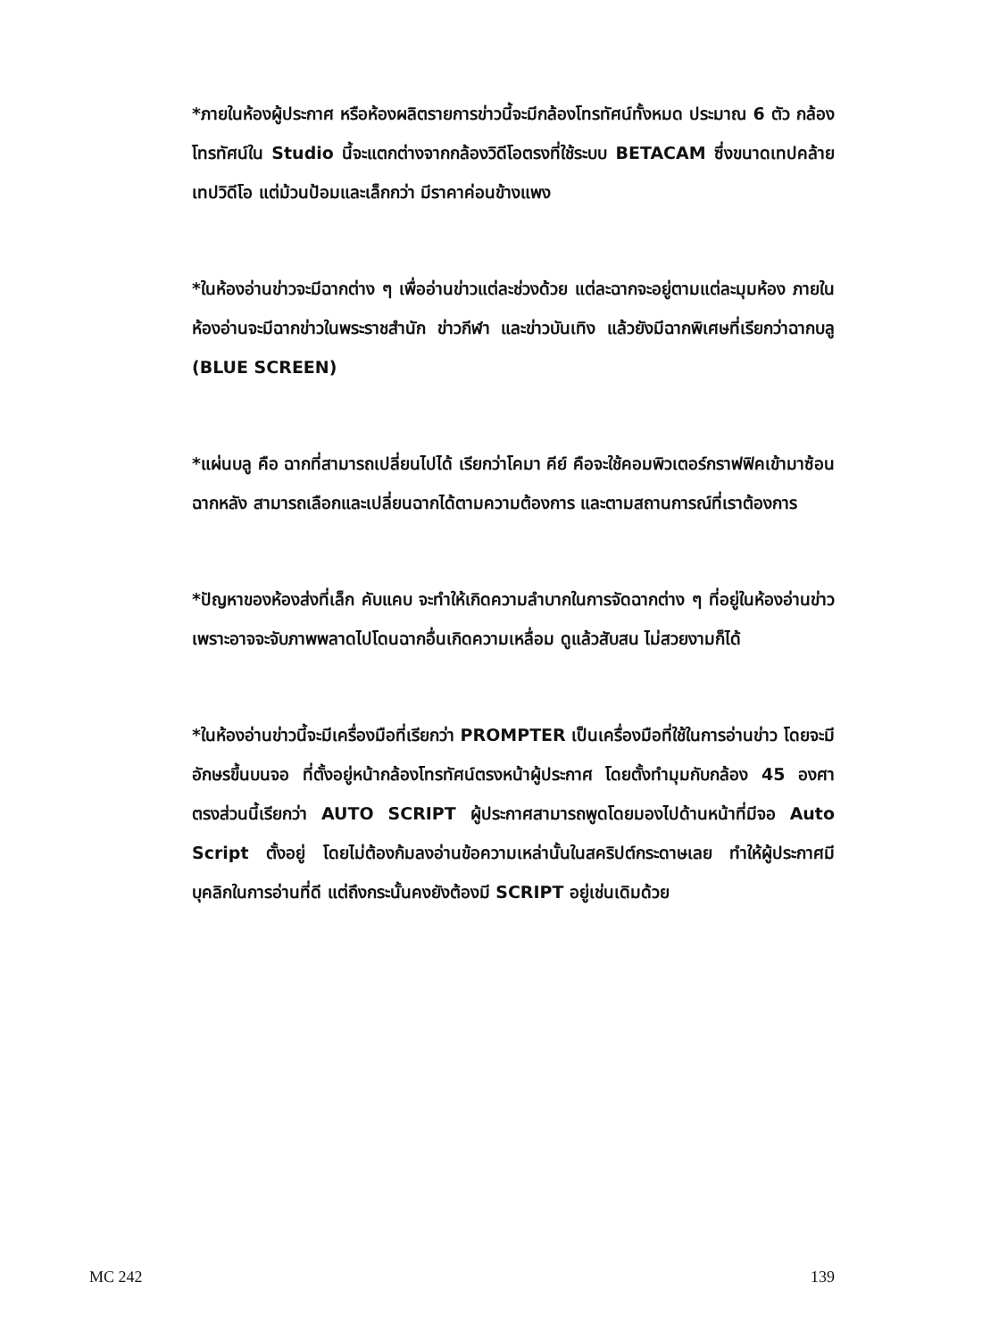*ภายในห้องผู้ประกาศ หรือห้องผลิตรายการข่าวนี้จะมีกล้องโทรทัศน์ทั้งหมด ประมาณ 6 ตัว กล้องโทรทัศน์ใน Studio นี้จะแตกต่างจากกล้องวิดีโอตรงที่ใช้ระบบ BETACAM ซึ่งขนาดเทปคล้ายเทปวิดีโอ แต่ม้วนป้อมและเล็กกว่า มีราคาค่อนข้างแพง
*ในห้องอ่านข่าวจะมีฉากต่าง ๆ เพื่ออ่านข่าวแต่ละช่วงด้วย แต่ละฉากจะอยู่ตามแต่ละมุมห้อง ภายในห้องอ่านจะมีฉากข่าวในพระราชสำนัก ข่าวกีฬา และข่าวบันเทิง แล้วยังมีฉากพิเศษที่เรียกว่าฉากบลู (BLUE SCREEN)
*แผ่นบลู คือ ฉากที่สามารถเปลี่ยนไปได้ เรียกว่าโคมา คีย์ คือจะใช้คอมพิวเตอร์กราฟฟิคเข้ามาซ้อนฉากหลัง สามารถเลือกและเปลี่ยนฉากได้ตามความต้องการ และตามสถานการณ์ที่เราต้องการ
*ปัญหาของห้องส่งที่เล็ก คับแคบ จะทำให้เกิดความลำบากในการจัดฉากต่าง ๆ ที่อยู่ในห้องอ่านข่าว เพราะอาจจะจับภาพพลาดไปโดนฉากอื่นเกิดความเหลื่อม ดูแล้วสับสน ไม่สวยงามก็ได้
*ในห้องอ่านข่าวนี้จะมีเครื่องมือที่เรียกว่า PROMPTER เป็นเครื่องมือที่ใช้ในการอ่านข่าว โดยจะมีอักษรขึ้นบนจอ ที่ตั้งอยู่หน้ากล้องโทรทัศน์ตรงหน้าผู้ประกาศ โดยตั้งทำมุมกับกล้อง 45 องศา ตรงส่วนนี้เรียกว่า AUTO SCRIPT ผู้ประกาศสามารถพูดโดยมองไปด้านหน้าที่มีจอ Auto Script ตั้งอยู่ โดยไม่ต้องก้มลงอ่านข้อความเหล่านั้นในสคริปต์กระดาษเลย ทำให้ผู้ประกาศมีบุคลิกในการอ่านที่ดี แต่ถึงกระนั้นคงยังต้องมี SCRIPT อยู่เช่นเดิมด้วย
MC 242 139